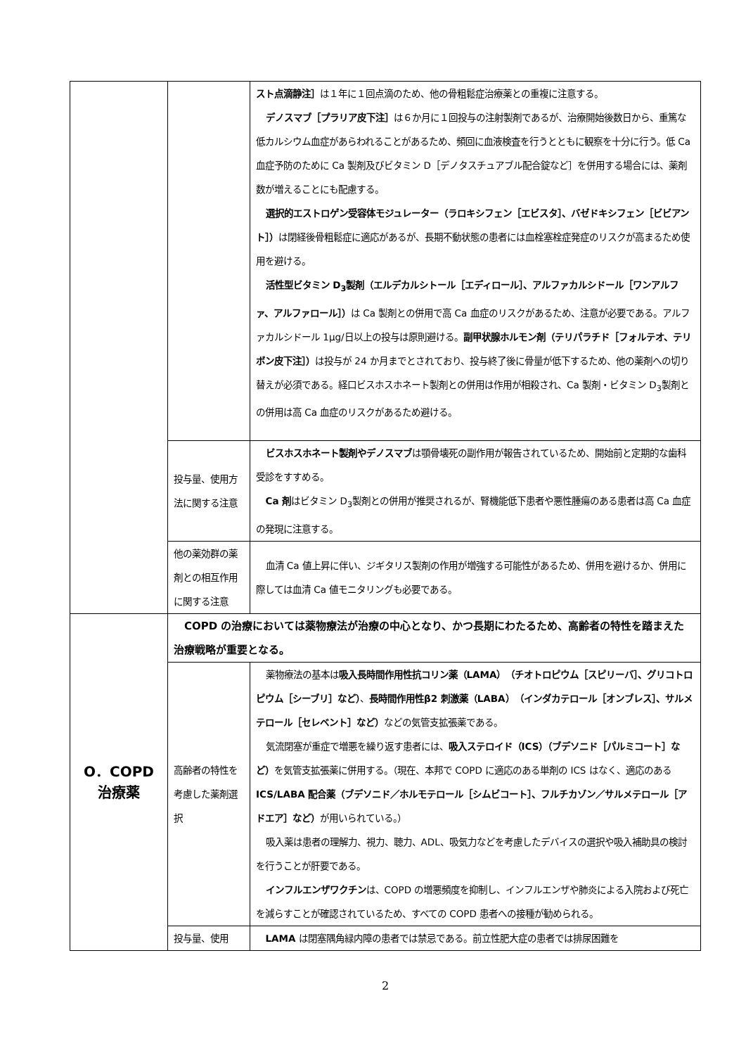| | | スト点滴静注］ は１年に１回点滴のため、他の骨粗鬆症治療薬との重複に注意する。 デノスマブ［プラリア皮下注］ は６か月に１回投与の注射製剤であるが、治療開始後数日から、重篤な低カルシウム血症があらわれることがあるため、頻回に血液検査を行うとともに観察を十分に行う。低 Ca 血症予防のために Ca 製剤及びビタミン D［デノタスチュアブル配合錠など］を併用する場合には、薬剤数が増えることにも配慮する。 選択的エストロゲン受容体モジュレーター（ラロキシフェン［エビスタ］、バゼドキシフェン［ビビアント］） は閉経後骨粗鬆症に適応があるが、長期不動状態の患者には血栓塞栓症発症のリスクが高まるため使用を避ける。 活性型ビタミン D<sub>3</sub>製剤（エルデカルシトール［エディロール］、アルファカルシドール［ワンアルファ、アルファロール］） は Ca 製剤との併用で高 Ca 血症のリスクがあるため、注意が必要である。アルファカルシドール 1μg/日以上の投与は原則避ける。 副甲状腺ホルモン剤（テリパラチド［フォルテオ、テリボン皮下注］） は投与が 24 か月までとされており、投与終了後に骨量が低下するため、他の薬剤への切り替えが必須である。経口ビスホスホネート製剤との併用は作用が相殺され、Ca 製剤・ビタミン D<sub>3</sub>製剤との併用は高 Ca 血症のリスクがあるため避ける。 |
| | 投与量、使用方法に関する注意 | ビスホスホネート製剤やデノスマブ は顎骨壊死の副作用が報告されているため、開始前と定期的な歯科受診をすすめる。 Ca 剤 はビタミン D<sub>3</sub>製剤との併用が推奨されるが、腎機能低下患者や悪性腫瘍のある患者は高 Ca 血症の発現に注意する。 |
| | 他の薬効群の薬剤との相互作用に関する注意 | 血清 Ca 値上昇に伴い、ジギタリス製剤の作用が増強する可能性があるため、併用を避けるか、併用に際しては血清 Ca 値モニタリングも必要である。 |
| O．COPD 治療薬 | COPD の治療においては薬物療法が治療の中心となり、かつ長期にわたるため、高齢者の特性を踏まえた治療戦略が重要となる。 | |
| | 高齢者の特性を考慮した薬剤選択 | 薬物療法の基本は 吸入長時間作用性抗コリン薬（LAMA）（チオトロピウム［スピリーバ］、グリコトロピウム［シーブリ］など） 、 長時間作用性β2 刺激薬（LABA）（インダカテロール［オンブレス］、サルメテロール［セレベント］など） などの気管支拡張薬である。 気流閉塞が重症で増悪を繰り返す患者には、 吸入ステロイド（ICS）（ブデソニド［パルミコート］など） を気管支拡張薬に併用する。（現在、本邦で COPD に適応のある単剤の ICS はなく、適応のある ICS/LABA 配合薬（ブデソニド／ホルモテロール［シムビコート］、フルチカゾン／サルメテロール［アドエア］など） が用いられている。） 吸入薬は患者の理解力、視力、聴力、ADL、吸気力などを考慮したデバイスの選択や吸入補助具の検討を行うことが肝要である。 インフルエンザワクチン は、COPD の増悪頻度を抑制し、インフルエンザや肺炎による入院および死亡を減らすことが確認されているため、すべての COPD 患者への接種が勧められる。 |
| | 投与量、使用 | LAMA は閉塞隅角緑内障の患者では禁忌である。前立性肥大症の患者では排尿困難を |
2